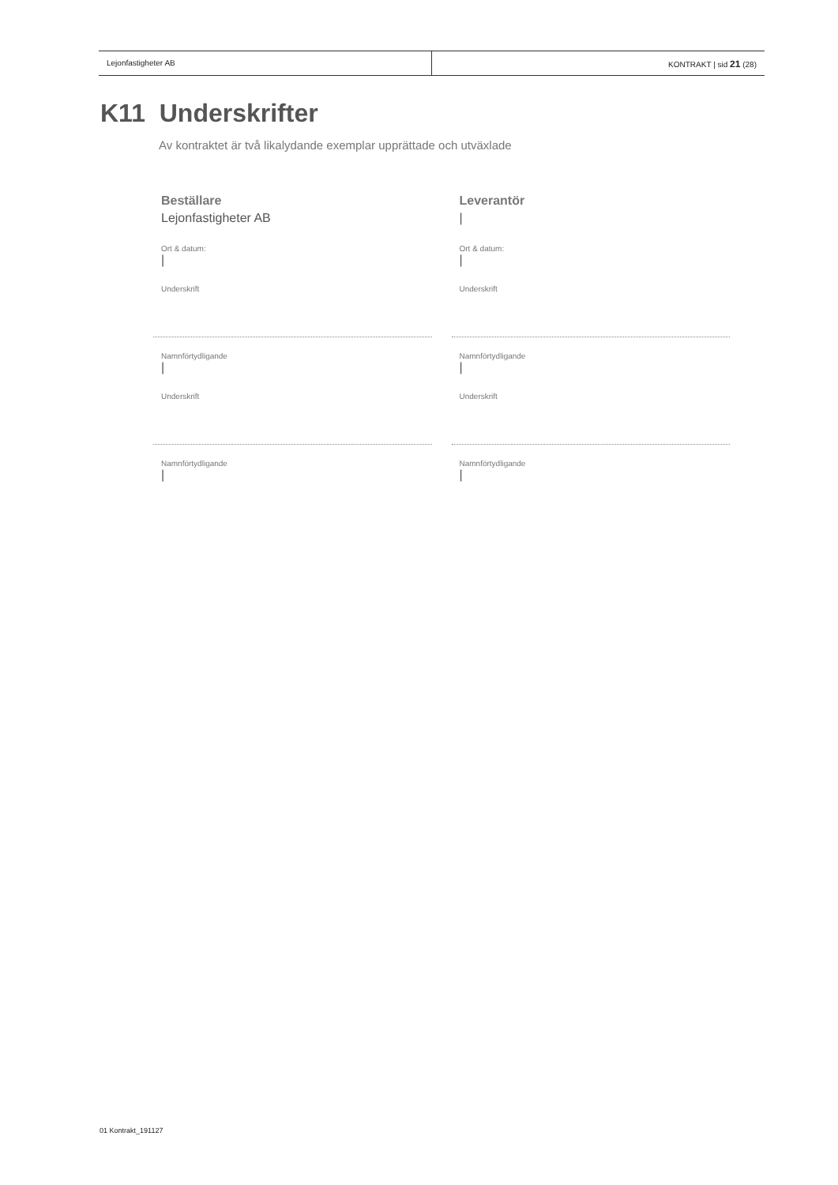Lejonfastigheter AB KONTRAKT | sid 21 (28)
K11 Underskrifter
Av kontraktet är två likalydande exemplar upprättade och utväxlade
Beställare
Lejonfastigheter AB
Ort & datum:
|
Underskrift
Namnförtydligande
|
Underskrift
Namnförtydligande
|
Leverantör
|
Ort & datum:
|
Underskrift
Namnförtydligande
|
Underskrift
Namnförtydligande
|
01 Kontrakt_191127